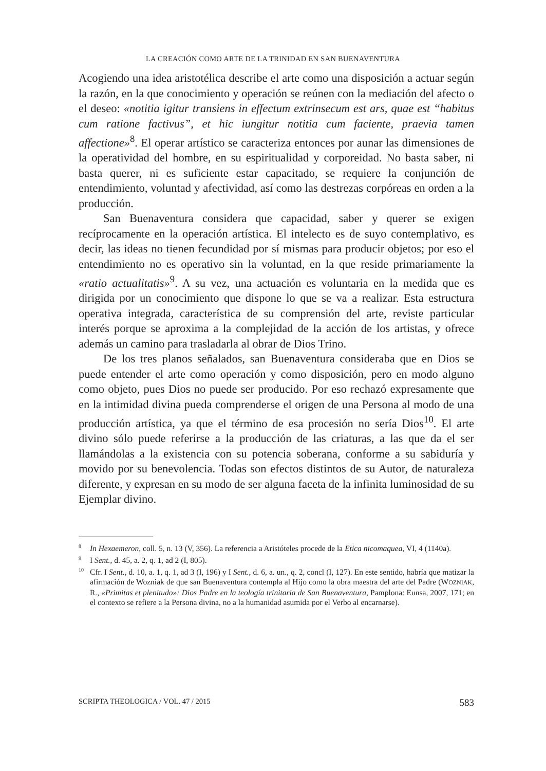LA CREACIÓN COMO ARTE DE LA TRINIDAD EN SAN BUENAVENTURA
Acogiendo una idea aristotélica describe el arte como una disposición a actuar según la razón, en la que conocimiento y operación se reúnen con la mediación del afecto o el deseo: «notitia igitur transiens in effectum extrinsecum est ars, quae est “habitus cum ratione factivus”, et hic iungitur notitia cum faciente, praevia tamen affectione»<sup>8</sup>. El operar artístico se caracteriza entonces por aunar las dimensiones de la operatividad del hombre, en su espiritualidad y corporeidad. No basta saber, ni basta querer, ni es suficiente estar capacitado, se requiere la conjunción de entendimiento, voluntad y afectividad, así como las destrezas corpóreas en orden a la producción.
San Buenaventura considera que capacidad, saber y querer se exigen recíprocamente en la operación artística. El intelecto es de suyo contemplativo, es decir, las ideas no tienen fecundidad por sí mismas para producir objetos; por eso el entendimiento no es operativo sin la voluntad, en la que reside primariamente la «ratio actualitatis»<sup>9</sup>. A su vez, una actuación es voluntaria en la medida que es dirigida por un conocimiento que dispone lo que se va a realizar. Esta estructura operativa integrada, característica de su comprensión del arte, reviste particular interés porque se aproxima a la complejidad de la acción de los artistas, y ofrece además un camino para trasladarla al obrar de Dios Trino.
De los tres planos señalados, san Buenaventura consideraba que en Dios se puede entender el arte como operación y como disposición, pero en modo alguno como objeto, pues Dios no puede ser producido. Por eso rechazó expresamente que en la intimidad divina pueda comprenderse el origen de una Persona al modo de una producción artística, ya que el término de esa procesión no sería Dios<sup>10</sup>. El arte divino sólo puede referirse a la producción de las criaturas, a las que da el ser llamándolas a la existencia con su potencia soberana, conforme a su sabiduría y movido por su benevolencia. Todas son efectos distintos de su Autor, de naturaleza diferente, y expresan en su modo de ser alguna faceta de la infinita luminosidad de su Ejemplar divino.
<sup>8</sup> In Hexaemeron, coll. 5, n. 13 (V, 356). La referencia a Aristóteles procede de la Etica nicomaquea, VI, 4 (1140a).
<sup>9</sup> I Sent., d. 45, a. 2, q. 1, ad 2 (I, 805).
<sup>10</sup> Cfr. I Sent., d. 10, a. 1, q. 1, ad 3 (I, 196) y I Sent., d. 6, a. un., q. 2, concl (I, 127). En este sentido, habría que matizar la afirmación de Wozniak de que san Buenaventura contempla al Hijo como la obra maestra del arte del Padre (WOZNIAK, R., «Primitas et plenitudo»: Dios Padre en la teología trinitaria de San Buenaventura, Pamplona: Eunsa, 2007, 171; en el contexto se refiere a la Persona divina, no a la humanidad asumida por el Verbo al encarnarse).
SCRIPTA THEOLOGICA / VOL. 47 / 2015 583